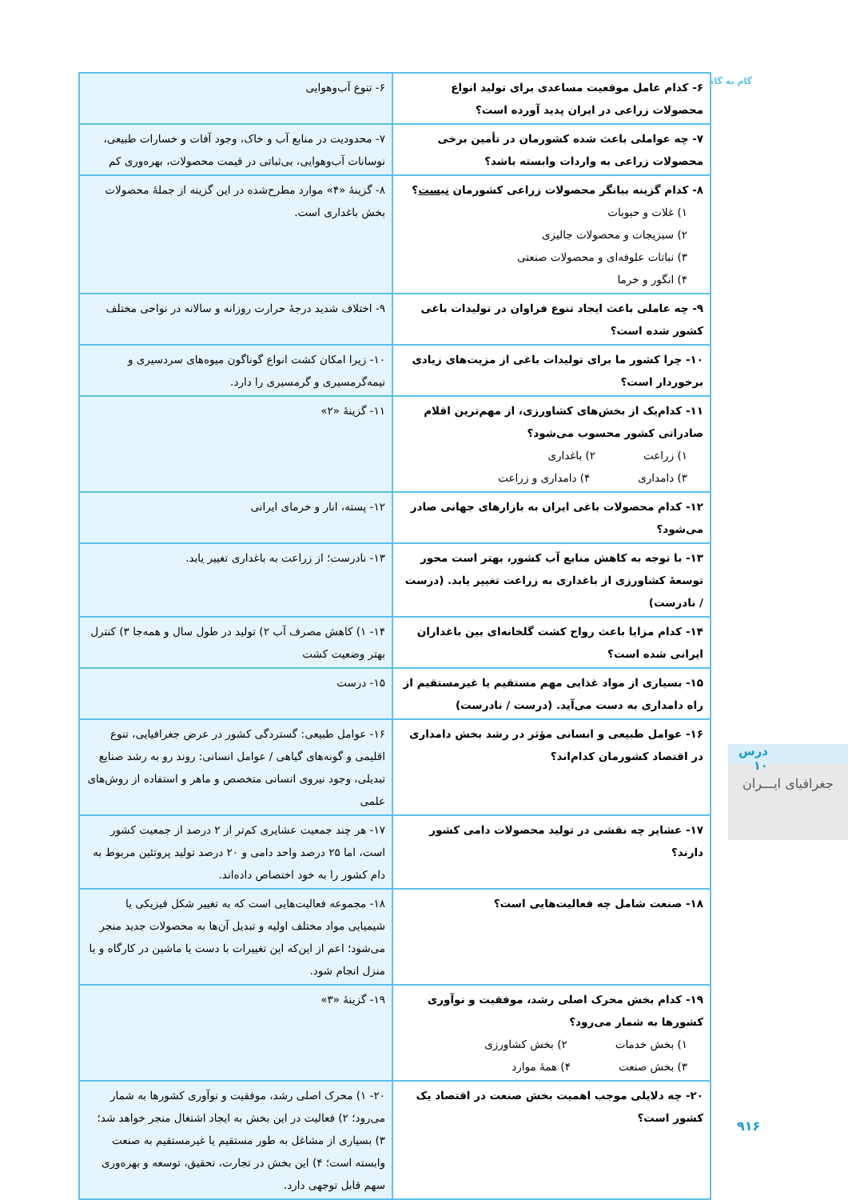گام به گام
| ۶- کدام عامل موقعیت مساعدی برای تولید انواع محصولات زراعی در ایران پدید آورده است؟ | ۶- تنوع آب‌وهوایی |
| ۷- چه عواملی باعث شده کشورمان در تأمین برخی محصولات زراعی به واردات وابسته باشد؟ | ۷- محدودیت در منابع آب و خاک، وجود آفات و خسارات طبیعی، نوسانات آب‌وهوایی، بی‌ثباتی در قیمت محصولات، بهره‌وری کم |
| ۸- کدام گزینه بیانگر محصولات زراعی کشورمان نیست ؟ ۱) غلات و حبوبات ۲) سبزیجات و محصولات جالیزی ۳) نباتات علوفه‌ای و محصولات صنعتی ۴) انگور و خرما | ۸- گزینهٔ «۴» موارد مطرح‌شده در این گزینه از جملهٔ محصولات بخش باغداری است. |
| ۹- چه عاملی باعث ایجاد تنوع فراوان در تولیدات باغی کشور شده است؟ | ۹- اختلاف شدید درجهٔ حرارت روزانه و سالانه در نواحی مختلف |
| ۱۰- چرا کشور ما برای تولیدات باغی از مزیت‌های زیادی برخوردار است؟ | ۱۰- زیرا امکان کشت انواع گوناگون میوه‌های سردسیری و نیمه‌گرمسیری و گرمسیری را دارد. |
| ۱۱- کدام‌یک از بخش‌های کشاورزی، از مهم‌ترین اقلام صادراتی کشور محسوب می‌شود؟ ۱) زراعت ۲) باغداری ۳) دامداری ۴) دامداری و زراعت | ۱۱- گزینهٔ «۲» |
| ۱۲- کدام محصولات باغی ایران به بازارهای جهانی صادر می‌شود؟ | ۱۲- پسته، انار و خرمای ایرانی |
| ۱۳- با توجه به کاهش منابع آب کشور، بهتر است محور توسعهٔ کشاورزی از باغداری به زراعت تغییر یابد. (درست / نادرست) | ۱۳- نادرست؛ از زراعت به باغداری تغییر یابد. |
| ۱۴- کدام مزایا باعث رواج کشت گلخانه‌ای بین باغداران ایرانی شده است؟ | ۱۴- ۱) کاهش مصرف آب ۲) تولید در طول سال و همه‌جا ۳) کنترل بهتر وضعیت کشت |
| ۱۵- بسیاری از مواد غذایی مهم مستقیم یا غیرمستقیم از راه دامداری به دست می‌آید. (درست / نادرست) | ۱۵- درست |
| ۱۶- عوامل طبیعی و انسانی مؤثر در رشد بخش دامداری در اقتصاد کشورمان کدام‌اند؟ | ۱۶- عوامل طبیعی: گستردگی کشور در عرض جغرافیایی، تنوع اقلیمی و گونه‌های گیاهی / عوامل انسانی: روند رو به رشد صنایع تبدیلی، وجود نیروی انسانی متخصص و ماهر و استفاده از روش‌های علمی |
| ۱۷- عشایر چه نقشی در تولید محصولات دامی کشور دارند؟ | ۱۷- هر چند جمعیت عشایری کم‌تر از ۲ درصد از جمعیت کشور است، اما ۲۵ درصد واحد دامی و ۲۰ درصد تولید پروتئین مربوط به دام کشور را به خود اختصاص داده‌اند. |
| ۱۸- صنعت شامل چه فعالیت‌هایی است؟ | ۱۸- مجموعه فعالیت‌هایی است که به تغییر شکل فیزیکی یا شیمیایی مواد مختلف اولیه و تبدیل آن‌ها به محصولات جدید منجر می‌شود؛ اعم از این‌که این تغییرات با دست یا ماشین در کارگاه و یا منزل انجام شود. |
| ۱۹- کدام بخش محرک اصلی رشد، موفقیت و نوآوری کشورها به شمار می‌رود؟ ۱) بخش خدمات ۲) بخش کشاورزی ۳) بخش صنعت ۴) همهٔ موارد | ۱۹- گزینهٔ «۳» |
| ۲۰- چه دلایلی موجب اهمیت بخش صنعت در اقتصاد یک کشور است؟ | ۲۰- ۱) محرک اصلی رشد، موفقیت و نوآوری کشورها به شمار می‌رود؛ ۲) فعالیت در این بخش به ایجاد اشتغال منجر خواهد شد؛ ۳) بسیاری از مشاغل به طور مستقیم یا غیرمستقیم به صنعت وابسته است؛ ۴) این بخش در تجارت، تحقیق، توسعه و بهره‌وری سهم قابل توجهی دارد. |
درس ۱۰
جغرافیای ایـــران
۹۱۶